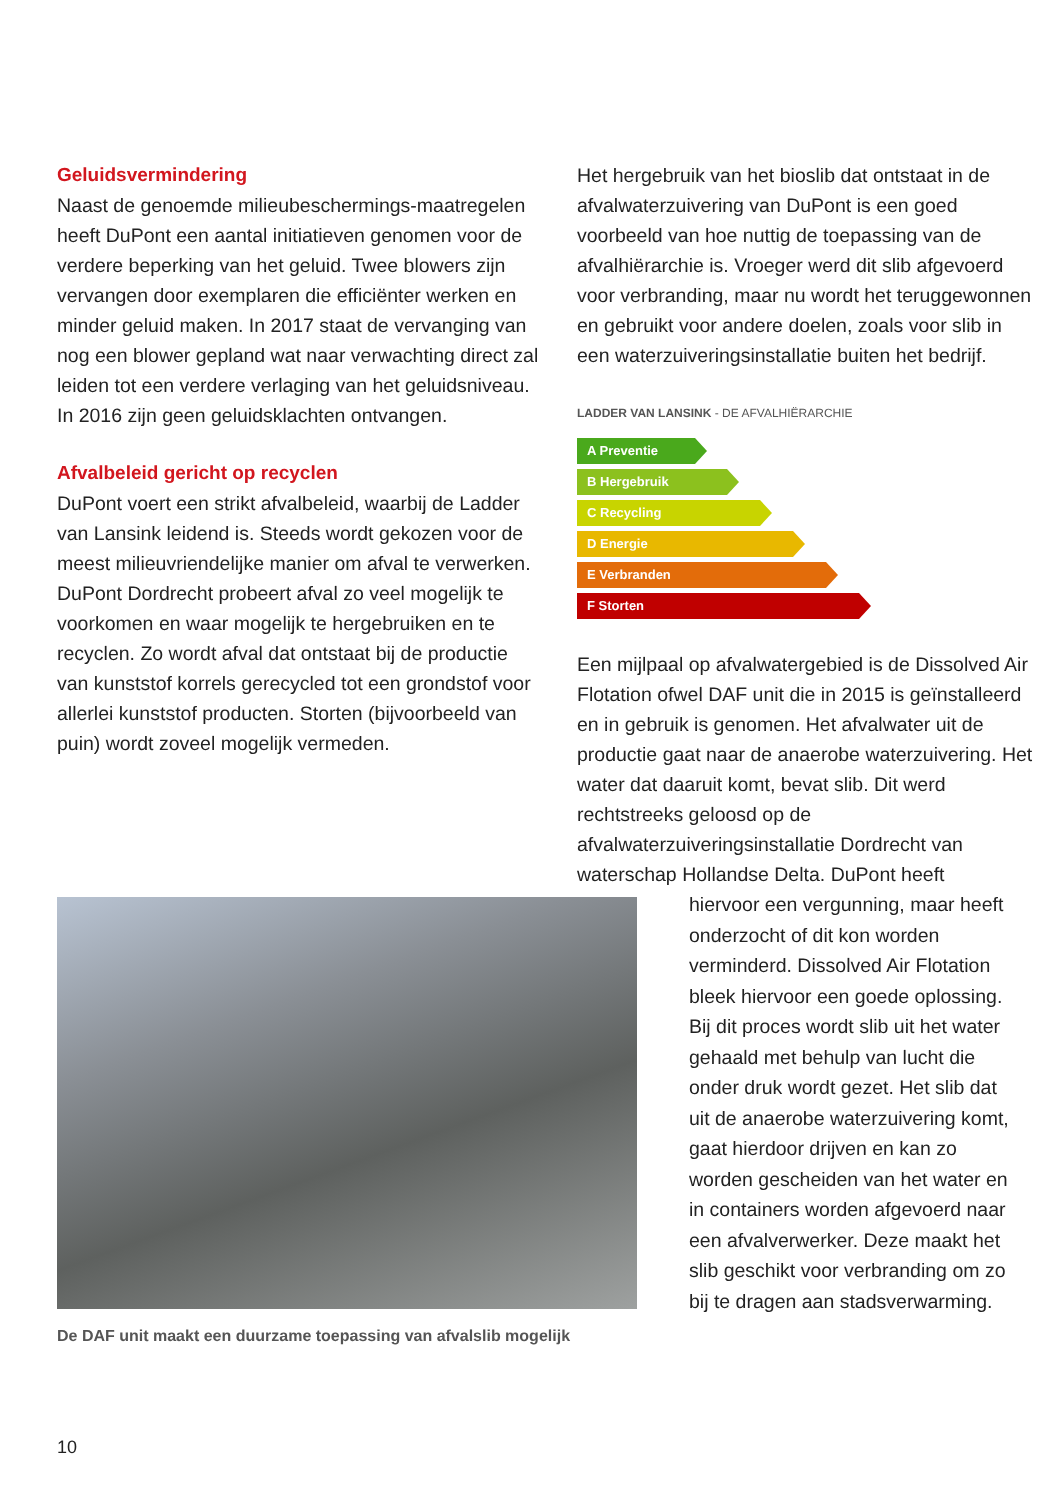Geluidsvermindering
Naast de genoemde milieubeschermings-maatregelen heeft DuPont een aantal initiatieven genomen voor de verdere beperking van het geluid. Twee blowers zijn vervangen door exemplaren die efficiënter werken en minder geluid maken. In 2017 staat de vervanging van nog een blower gepland wat naar verwachting direct zal leiden tot een verdere verlaging van het geluidsniveau. In 2016 zijn geen geluidsklachten ontvangen.
Afvalbeleid gericht op recyclen
DuPont voert een strikt afvalbeleid, waarbij de Ladder van Lansink leidend is. Steeds wordt gekozen voor de meest milieuvriendelijke manier om afval te verwerken. DuPont Dordrecht probeert afval zo veel mogelijk te voorkomen en waar mogelijk te hergebruiken en te recyclen. Zo wordt afval dat ontstaat bij de productie van kunststof korrels gerecycled tot een grondstof voor allerlei kunststof producten. Storten (bijvoorbeeld van puin) wordt zoveel mogelijk vermeden.
Het hergebruik van het bioslib dat ontstaat in de afvalwaterzuivering van DuPont is een goed voorbeeld van hoe nuttig de toepassing van de afvalhiërarchie is. Vroeger werd dit slib afgevoerd voor verbranding, maar nu wordt het teruggewonnen en gebruikt voor andere doelen, zoals voor slib in een waterzuiveringsinstallatie buiten het bedrijf.
LADDER VAN LANSINK - DE AFVALHIËRARCHIE
A Preventie
B Hergebruik
C Recycling
D Energie
E Verbranden
F Storten
Een mijlpaal op afvalwatergebied is de Dissolved Air Flotation ofwel DAF unit die in 2015 is geïnstalleerd en in gebruik is genomen. Het afvalwater uit de productie gaat naar de anaerobe waterzuivering. Het water dat daaruit komt, bevat slib. Dit werd rechtstreeks geloosd op de afvalwaterzuiveringsinstallatie Dordrecht van waterschap Hollandse Delta. DuPont heeft
De DAF unit maakt een duurzame toepassing van afvalslib mogelijk
hiervoor een vergunning, maar heeft onderzocht of dit kon worden verminderd. Dissolved Air Flotation bleek hiervoor een goede oplossing. Bij dit proces wordt slib uit het water gehaald met behulp van lucht die onder druk wordt gezet. Het slib dat uit de anaerobe waterzuivering komt, gaat hierdoor drijven en kan zo worden gescheiden van het water en in containers worden afgevoerd naar een afvalverwerker. Deze maakt het slib geschikt voor verbranding om zo bij te dragen aan stadsverwarming.
10